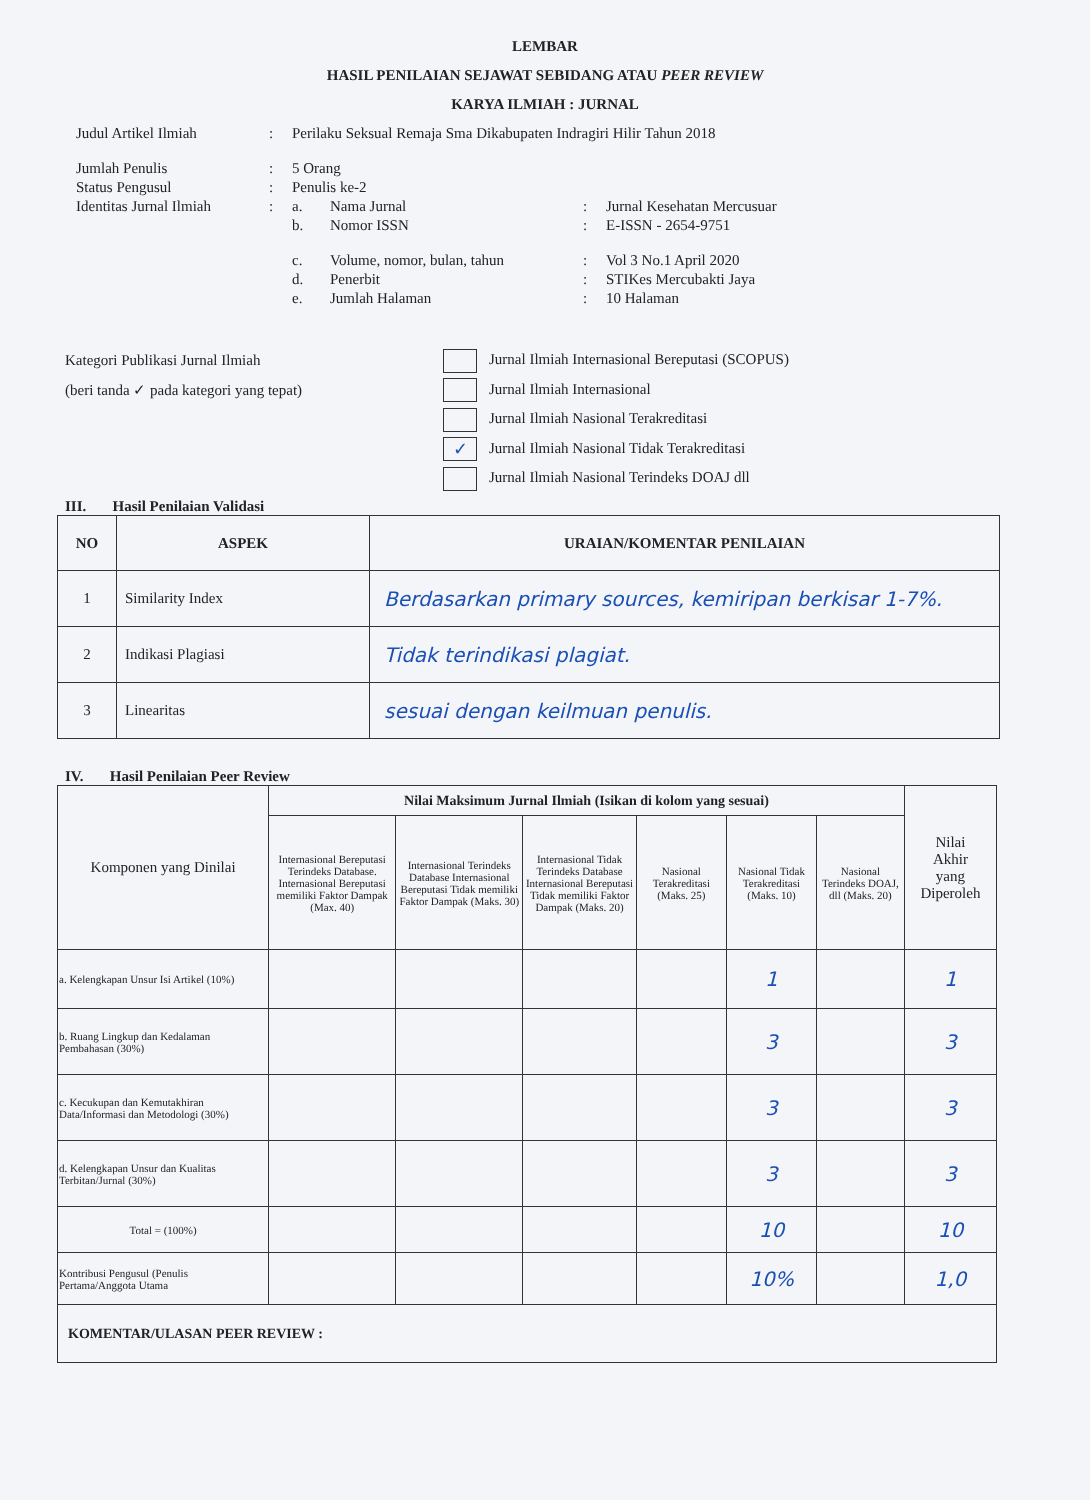LEMBAR
HASIL PENILAIAN SEJAWAT SEBIDANG ATAU PEER REVIEW
KARYA ILMIAH : JURNAL
| Judul Artikel Ilmiah | : | Perilaku Seksual Remaja Sma Dikabupaten Indragiri Hilir Tahun 2018 | | | |
| Jumlah Penulis | : | 5 Orang | | | |
| Status Pengusul | : | Penulis ke-2 | | | |
| Identitas Jurnal Ilmiah | : | a. | Nama Jurnal | : | Jurnal Kesehatan Mercusuar |
| | | b. | Nomor ISSN | : | E-ISSN - 2654-9751 |
| | | c. | Volume, nomor, bulan, tahun | : | Vol 3 No.1 April 2020 |
| | | d. | Penerbit | : | STIKes Mercubakti Jaya |
| | | e. | Jumlah Halaman | : | 10 Halaman |
Kategori Publikasi Jurnal Ilmiah
(beri tanda ✓ pada kategori yang tepat)
Jurnal Ilmiah Internasional Bereputasi (SCOPUS)
Jurnal Ilmiah Internasional
Jurnal Ilmiah Nasional Terakreditasi
✓ Jurnal Ilmiah Nasional Tidak Terakreditasi
Jurnal Ilmiah Nasional Terindeks DOAJ dll
III. Hasil Penilaian Validasi
| NO | ASPEK | URAIAN/KOMENTAR PENILAIAN |
| --- | --- | --- |
| 1 | Similarity Index | Berdasarkan primary sources, kemiripan berkisar 1-7%. |
| 2 | Indikasi Plagiasi | Tidak terindikasi plagiat. |
| 3 | Linearitas | sesuai dengan keilmuan penulis. |
IV. Hasil Penilaian Peer Review
| Komponen yang Dinilai | Nilai Maksimum Jurnal Ilmiah (Isikan di kolom yang sesuai) | | | | | | Nilai Akhir yang Diperoleh |
| --- | --- | --- | --- | --- | --- | --- | --- |
| | Internasional Bereputasi Terindeks Database. Internasional Bereputasi memiliki Faktor Dampak (Max. 40) | Internasional Terindeks Database Internasional Bereputasi Tidak memiliki Faktor Dampak (Maks. 30) | Internasional Tidak Terindeks Database Internasional Bereputasi Tidak memiliki Faktor Dampak (Maks. 20) | Nasional Terakreditasi (Maks. 25) | Nasional Tidak Terakreditasi (Maks. 10) | Nasional Terindeks DOAJ, dll (Maks. 20) | |
| a. Kelengkapan Unsur Isi Artikel (10%) | | | | | 1 | | 1 |
| b. Ruang Lingkup dan Kedalaman Pembahasan (30%) | | | | | 3 | | 3 |
| c. Kecukupan dan Kemutakhiran Data/Informasi dan Metodologi (30%) | | | | | 3 | | 3 |
| d. Kelengkapan Unsur dan Kualitas Terbitan/Jurnal (30%) | | | | | 3 | | 3 |
| Total = (100%) | | | | | 10 | | 10 |
| Kontribusi Pengusul (Penulis Pertama/Anggota Utama | | | | | 10% | | 1,0 |
| KOMENTAR/ULASAN PEER REVIEW : | | | | | | | |